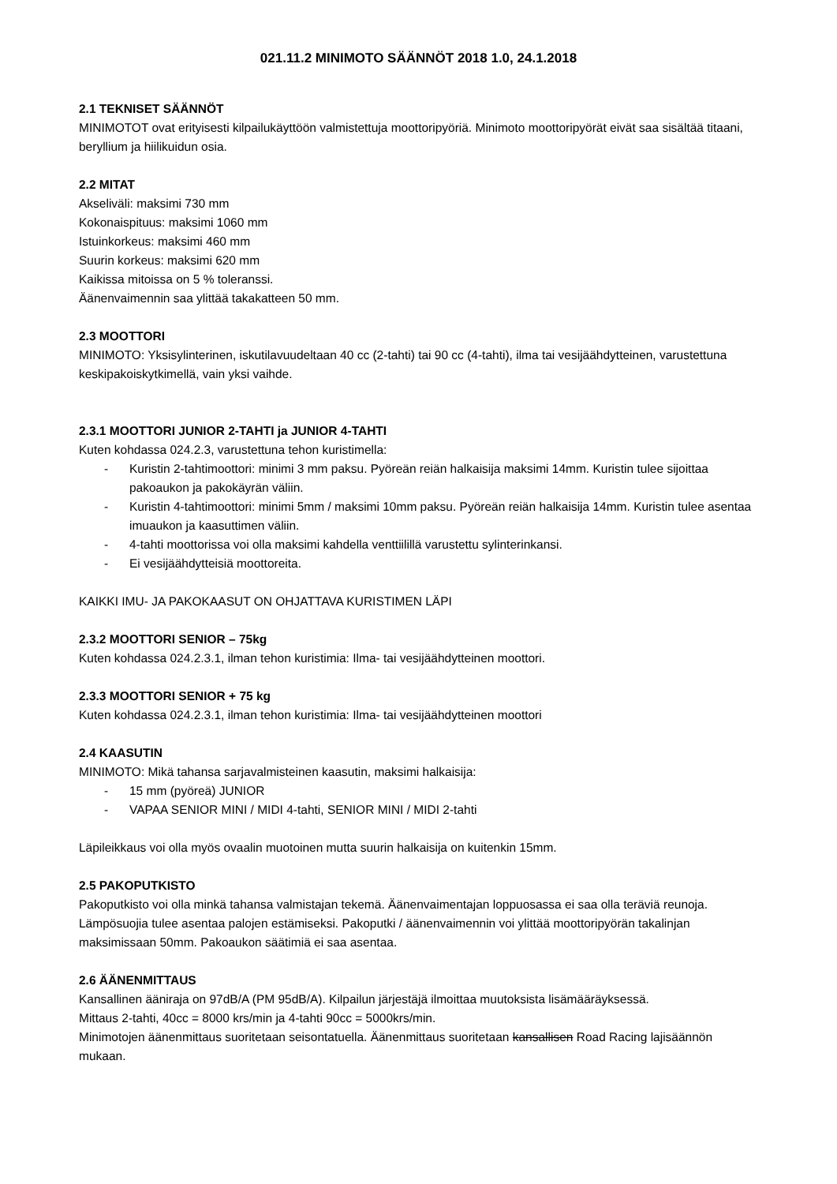021.11.2 MINIMOTO SÄÄNNÖT 2018 1.0, 24.1.2018
2.1 TEKNISET SÄÄNNÖT
MINIMOTOT ovat erityisesti kilpailukäyttöön valmistettuja moottoripyöriä. Minimoto moottoripyörät eivät saa sisältää titaani, beryllium ja hiilikuidun osia.
2.2 MITAT
Akseliväli: maksimi 730 mm
Kokonaispituus: maksimi 1060 mm
Istuinkorkeus: maksimi 460 mm
Suurin korkeus: maksimi 620 mm
Kaikissa mitoissa on 5 % toleranssi.
Äänenvaimennin saa ylittää takakatteen 50 mm.
2.3 MOOTTORI
MINIMOTO: Yksisylinterinen, iskutilavuudeltaan 40 cc (2-tahti) tai 90 cc (4-tahti), ilma tai vesijäähdytteinen, varustettuna keskipakoiskytkimellä, vain yksi vaihde.
2.3.1 MOOTTORI JUNIOR 2-TAHTI ja JUNIOR 4-TAHTI
Kuten kohdassa 024.2.3, varustettuna tehon kuristimella:
- Kuristin 2-tahtimoottori: minimi 3 mm paksu. Pyöreän reiän halkaisija maksimi 14mm. Kuristin tulee sijoittaa pakoaukon ja pakokäyrän väliin.
- Kuristin 4-tahtimoottori: minimi 5mm / maksimi 10mm paksu. Pyöreän reiän halkaisija 14mm. Kuristin tulee asentaa imuaukon ja kaasuttimen väliin.
- 4-tahti moottorissa voi olla maksimi kahdella venttiilillä varustettu sylinterinkansi.
- Ei vesijäähdytteisiä moottoreita.
KAIKKI IMU- JA PAKOKAASUT ON OHJATTAVA KURISTIMEN LÄPI
2.3.2 MOOTTORI SENIOR – 75kg
Kuten kohdassa 024.2.3.1, ilman tehon kuristimia: Ilma- tai vesijäähdytteinen moottori.
2.3.3 MOOTTORI SENIOR + 75 kg
Kuten kohdassa 024.2.3.1, ilman tehon kuristimia: Ilma- tai vesijäähdytteinen moottori
2.4 KAASUTIN
MINIMOTO: Mikä tahansa sarjavalmisteinen kaasutin, maksimi halkaisija:
- 15 mm (pyöreä) JUNIOR
- VAPAA SENIOR MINI / MIDI 4-tahti, SENIOR MINI / MIDI 2-tahti
Läpileikkaus voi olla myös ovaalin muotoinen mutta suurin halkaisija on kuitenkin 15mm.
2.5 PAKOPUTKISTO
Pakoputkisto voi olla minkä tahansa valmistajan tekemä. Äänenvaimentajan loppuosassa ei saa olla teräviä reunoja. Lämpösuojia tulee asentaa palojen estämiseksi. Pakoputki / äänenvaimennin voi ylittää moottoripyörän takalinjan maksimissaan 50mm. Pakoaukon säätimiä ei saa asentaa.
2.6 ÄÄNENMITTAUS
Kansallinen ääniraja on 97dB/A (PM 95dB/A). Kilpailun järjestäjä ilmoittaa muutoksista lisämääräyksessä.
Mittaus 2-tahti, 40cc = 8000 krs/min ja 4-tahti 90cc = 5000krs/min.
Minimotojen äänenmittaus suoritetaan seisontatuella. Äänenmittaus suoritetaan kansallisen Road Racing lajisäännön mukaan.